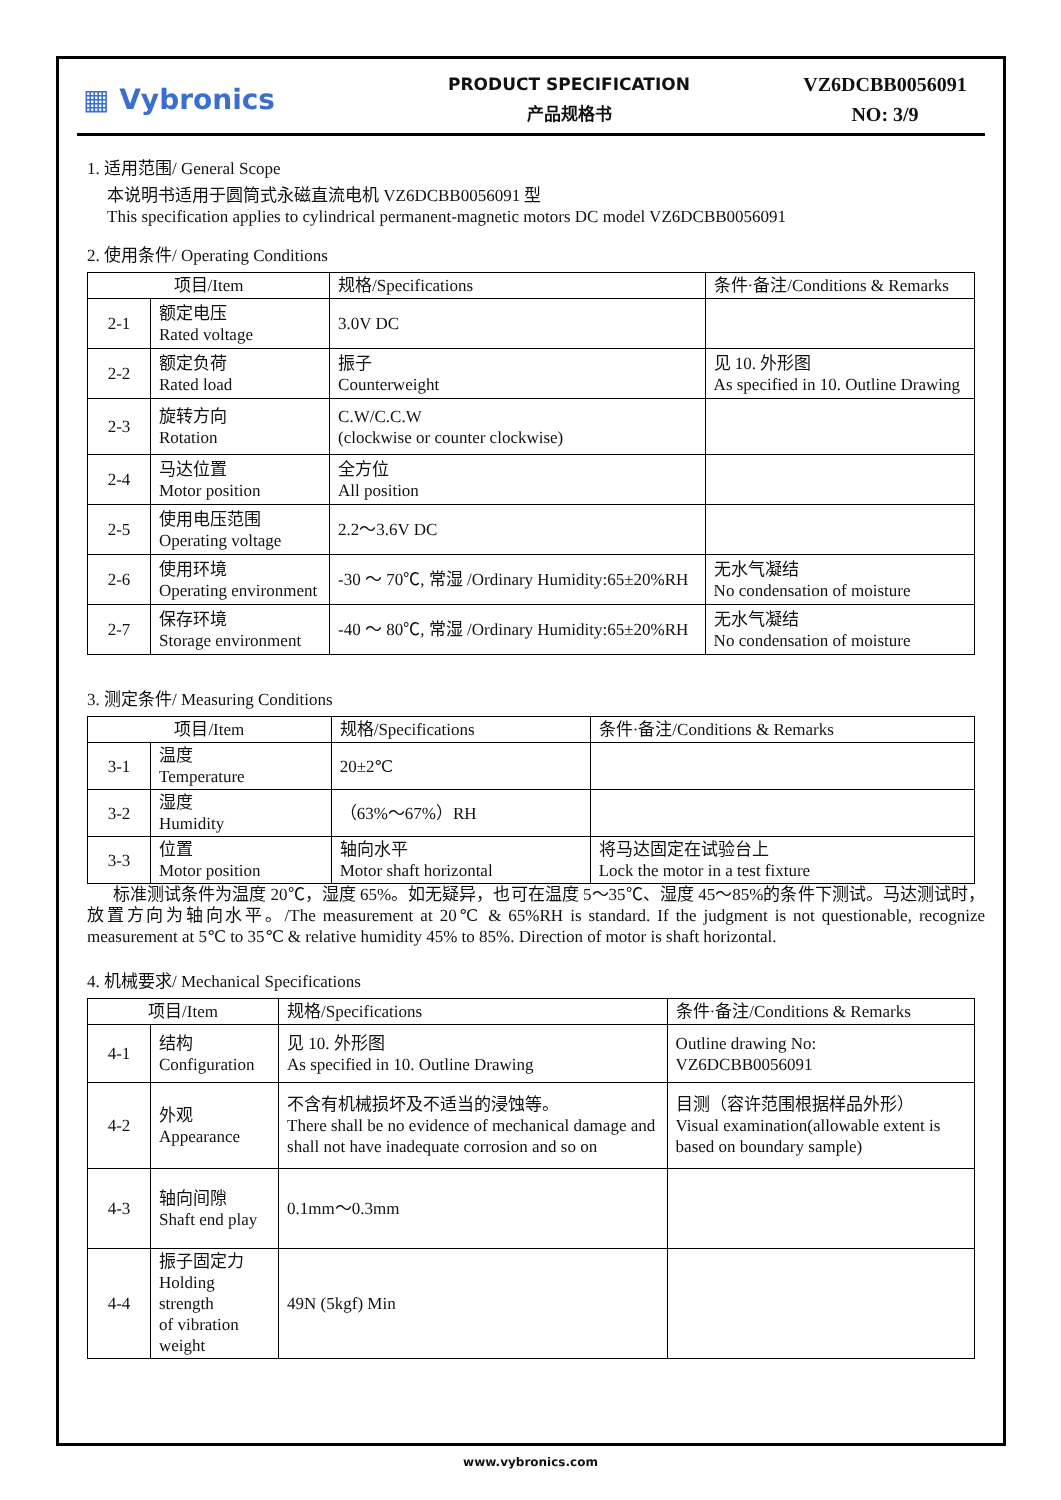▦ Vybronics
PRODUCT SPECIFICATION
产品规格书
VZ6DCBB0056091
NO: 3/9
1. 适用范围/ General Scope
本说明书适用于圆筒式永磁直流电机 VZ6DCBB0056091 型
This specification applies to cylindrical permanent-magnetic motors DC model VZ6DCBB0056091
2. 使用条件/ Operating Conditions
| 项目/Item | | 规格/Specifications | 条件·备注/Conditions & Remarks |
| --- | --- | --- | --- |
| 2-1 | 额定电压 Rated voltage | 3.0V DC | |
| 2-2 | 额定负荷 Rated load | 振子 Counterweight | 见 10. 外形图 As specified in 10. Outline Drawing |
| 2-3 | 旋转方向 Rotation | C.W/C.C.W (clockwise or counter clockwise) | |
| 2-4 | 马达位置 Motor position | 全方位 All position | |
| 2-5 | 使用电压范围 Operating voltage | 2.2～3.6V DC | |
| 2-6 | 使用环境 Operating environment | -30 ～ 70℃, 常湿 /Ordinary Humidity:65±20%RH | 无水气凝结 No condensation of moisture |
| 2-7 | 保存环境 Storage environment | -40 ～ 80℃, 常湿 /Ordinary Humidity:65±20%RH | 无水气凝结 No condensation of moisture |
3. 测定条件/ Measuring Conditions
| 项目/Item | | 规格/Specifications | 条件·备注/Conditions & Remarks |
| --- | --- | --- | --- |
| 3-1 | 温度 Temperature | 20±2℃ | |
| 3-2 | 湿度 Humidity | （63%～67%）RH | |
| 3-3 | 位置 Motor position | 轴向水平 Motor shaft horizontal | 将马达固定在试验台上 Lock the motor in a test fixture |
标准测试条件为温度 20℃，湿度 65%。如无疑异，也可在温度 5～35℃、湿度 45～85%的条件下测试。马达测试时，放置方向为轴向水平。/The measurement at 20℃ & 65%RH is standard. If the judgment is not questionable, recognize measurement at 5℃ to 35℃ & relative humidity 45% to 85%. Direction of motor is shaft horizontal.
4. 机械要求/ Mechanical Specifications
| 项目/Item | | 规格/Specifications | 条件·备注/Conditions & Remarks |
| --- | --- | --- | --- |
| 4-1 | 结构 Configuration | 见 10. 外形图 As specified in 10. Outline Drawing | Outline drawing No: VZ6DCBB0056091 |
| 4-2 | 外观 Appearance | 不含有机械损坏及不适当的浸蚀等。 There shall be no evidence of mechanical damage and shall not have inadequate corrosion and so on | 目测（容许范围根据样品外形） Visual examination(allowable extent is based on boundary sample) |
| 4-3 | 轴向间隙 Shaft end play | 0.1mm～0.3mm | |
| 4-4 | 振子固定力 Holding strength of vibration weight | 49N (5kgf) Min | |
www.vybronics.com